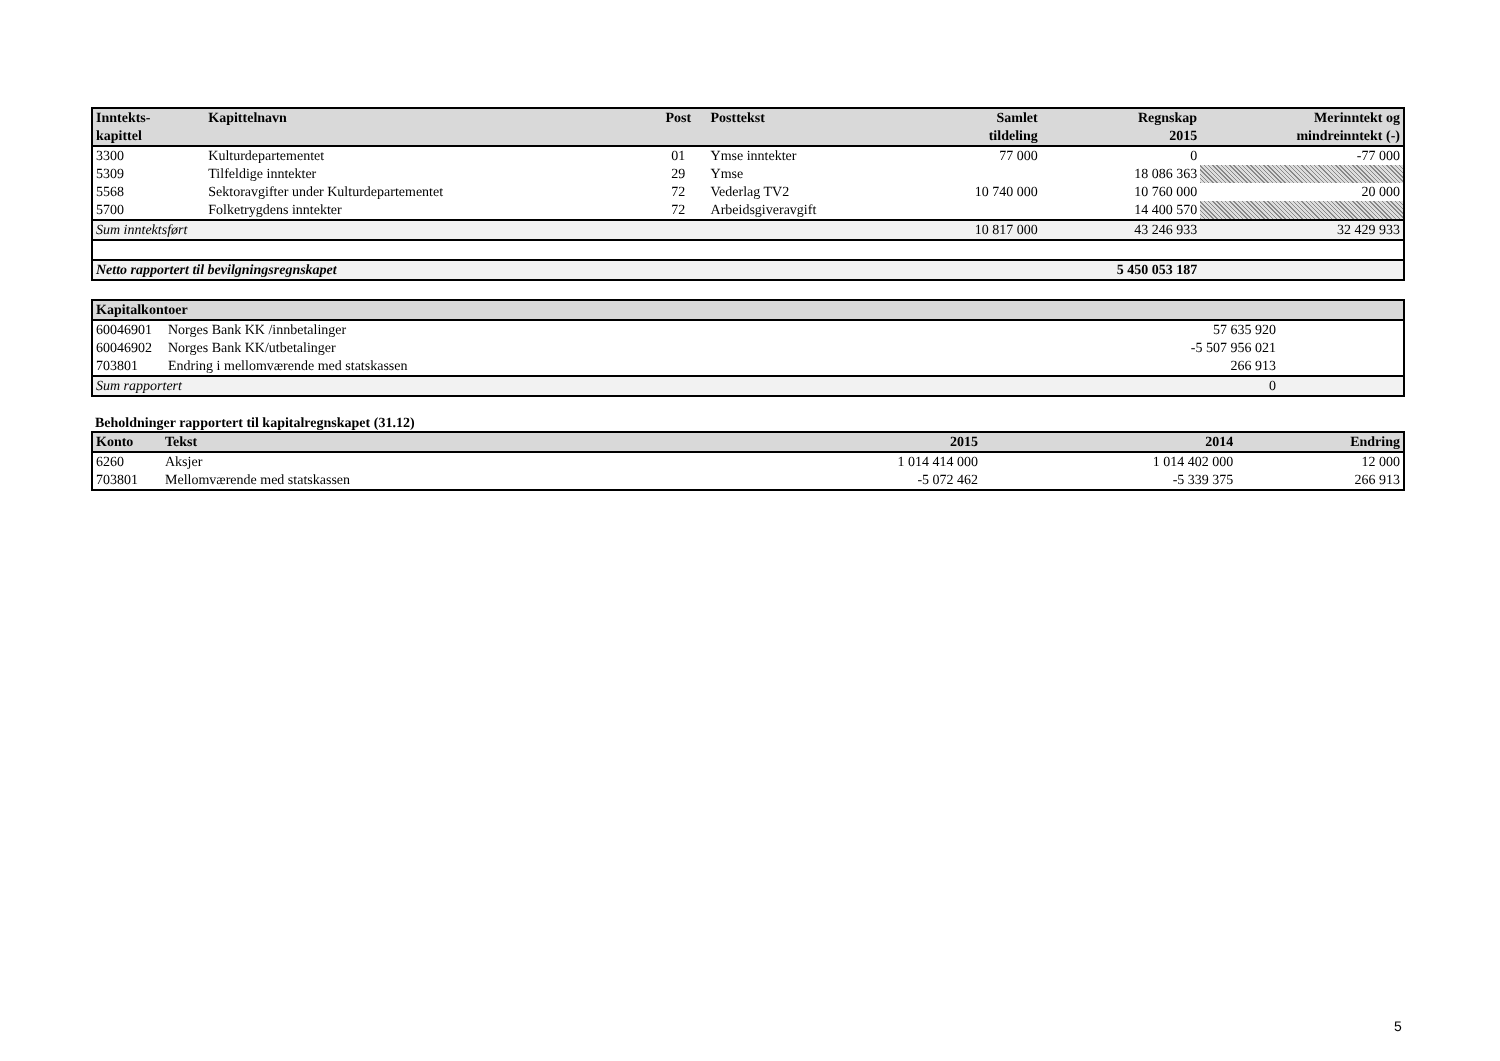| Inntekts- kapittel | Kapittelnavn | Post | Posttekst | Samlet tildeling | Regnskap 2015 | Merinntekt og mindreinntekt (-) |
| --- | --- | --- | --- | --- | --- | --- |
| 3300 | Kulturdepartementet | 01 | Ymse inntekter | 77 000 | 0 | -77 000 |
| 5309 | Tilfeldige inntekter | 29 | Ymse | | 18 086 363 | |
| 5568 | Sektoravgifter under Kulturdepartementet | 72 | Vederlag TV2 | 10 740 000 | 10 760 000 | 20 000 |
| 5700 | Folketrygdens inntekter | 72 | Arbeidsgiveravgift | | 14 400 570 | |
| Sum inntektsført | | | | 10 817 000 | 43 246 933 | 32 429 933 |
| Netto rapportert til bevilgningsregnskapet | | | | | 5 450 053 187 | |
| Kapitalkontoer | | | |
| --- | --- | --- | --- |
| 60046901 | Norges Bank KK /innbetalinger | 57 635 920 | |
| 60046902 | Norges Bank KK/utbetalinger | -5 507 956 021 | |
| 703801 | Endring i mellomværende med statskassen | 266 913 | |
| Sum rapportert | | 0 | |
Beholdninger rapportert til kapitalregnskapet (31.12)
| Konto | Tekst | 2015 | 2014 | Endring |
| --- | --- | --- | --- | --- |
| 6260 | Aksjer | 1 014 414 000 | 1 014 402 000 | 12 000 |
| 703801 | Mellomværende med statskassen | -5 072 462 | -5 339 375 | 266 913 |
5